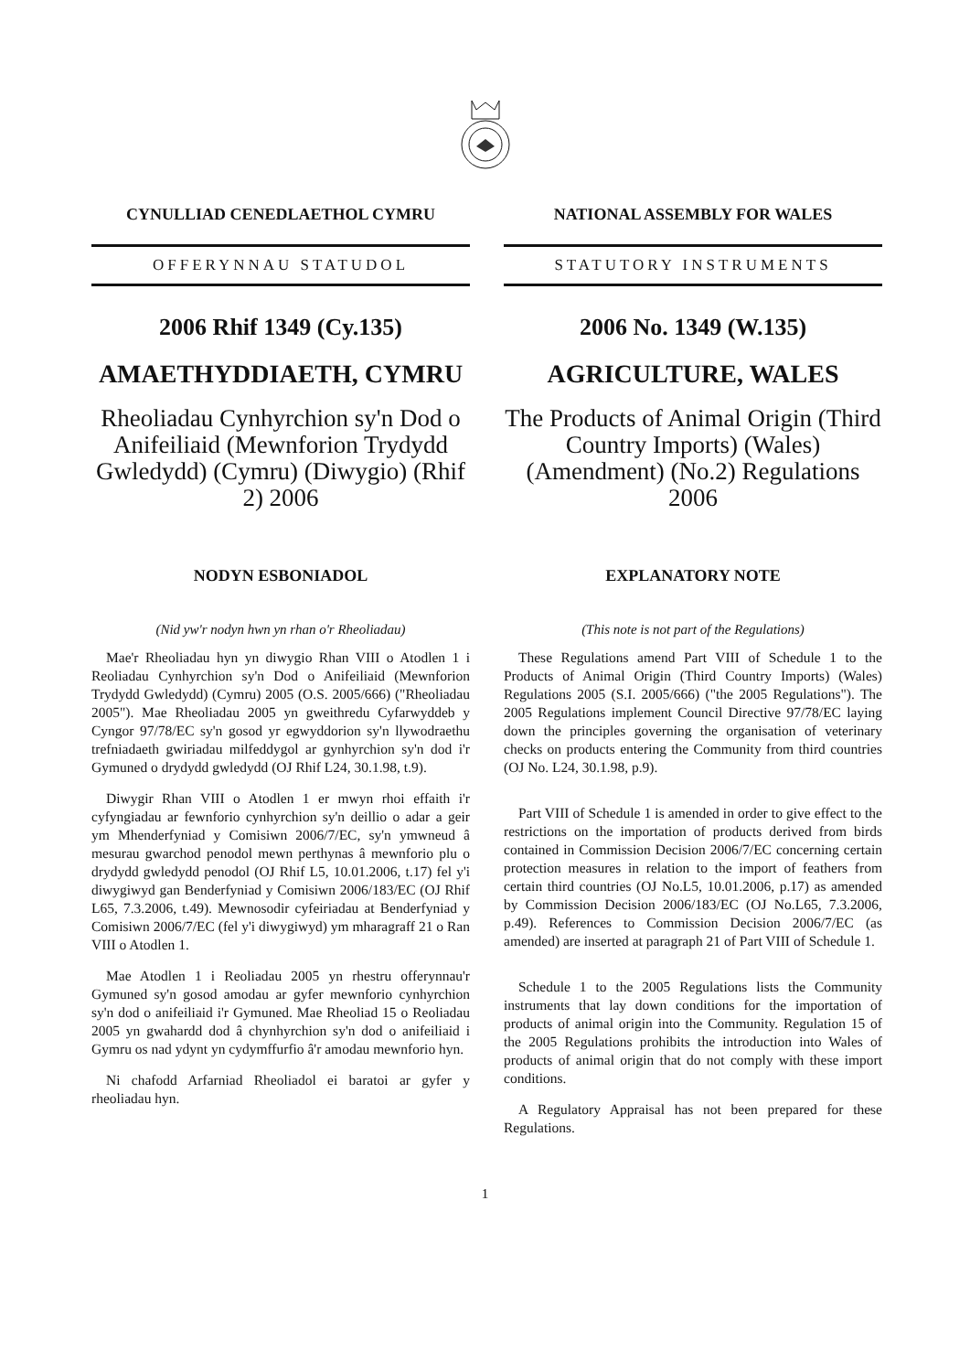CYNULLIAD CENEDLAETHOL CYMRU
OFFERYNNAU STATUDOL
2006 Rhif 1349 (Cy.135)
AMAETHYDDIAETH, CYMRU
Rheoliadau Cynhyrchion sy'n Dod o Anifeiliaid (Mewnforion Trydydd Gwledydd) (Cymru) (Diwygio) (Rhif 2) 2006
NODYN ESBONIADOL
(Nid yw'r nodyn hwn yn rhan o'r Rheoliadau)
Mae'r Rheoliadau hyn yn diwygio Rhan VIII o Atodlen 1 i Reoliadau Cynhyrchion sy'n Dod o Anifeiliaid (Mewnforion Trydydd Gwledydd) (Cymru) 2005 (O.S. 2005/666) ("Rheoliadau 2005"). Mae Rheoliadau 2005 yn gweithredu Cyfarwyddeb y Cyngor 97/78/EC sy'n gosod yr egwyddorion sy'n llywodraethu trefniadaeth gwiriadau milfeddygol ar gynhyrchion sy'n dod i'r Gymuned o drydydd gwledydd (OJ Rhif L24, 30.1.98, t.9).
Diwygir Rhan VIII o Atodlen 1 er mwyn rhoi effaith i'r cyfyngiadau ar fewnforio cynhyrchion sy'n deillio o adar a geir ym Mhenderfyniad y Comisiwn 2006/7/EC, sy'n ymwneud â mesurau gwarchod penodol mewn perthynas â mewnforio plu o drydydd gwledydd penodol (OJ Rhif L5, 10.01.2006, t.17) fel y'i diwygiwyd gan Benderfyniad y Comisiwn 2006/183/EC (OJ Rhif L65, 7.3.2006, t.49). Mewnosodir cyfeiriadau at Benderfyniad y Comisiwn 2006/7/EC (fel y'i diwygiwyd) ym mharagraff 21 o Ran VIII o Atodlen 1.
Mae Atodlen 1 i Reoliadau 2005 yn rhestru offerynnau'r Gymuned sy'n gosod amodau ar gyfer mewnforio cynhyrchion sy'n dod o anifeiliaid i'r Gymuned. Mae Rheoliad 15 o Reoliadau 2005 yn gwahardd dod â chynhyrchion sy'n dod o anifeiliaid i Gymru os nad ydynt yn cydymffurfio â'r amodau mewnforio hyn.
Ni chafodd Arfarniad Rheoliadol ei baratoi ar gyfer y rheoliadau hyn.
NATIONAL ASSEMBLY FOR WALES
STATUTORY INSTRUMENTS
2006 No. 1349 (W.135)
AGRICULTURE, WALES
The Products of Animal Origin (Third Country Imports) (Wales) (Amendment) (No.2) Regulations 2006
EXPLANATORY NOTE
(This note is not part of the Regulations)
These Regulations amend Part VIII of Schedule 1 to the Products of Animal Origin (Third Country Imports) (Wales) Regulations 2005 (S.I. 2005/666) ("the 2005 Regulations"). The 2005 Regulations implement Council Directive 97/78/EC laying down the principles governing the organisation of veterinary checks on products entering the Community from third countries (OJ No. L24, 30.1.98, p.9).
Part VIII of Schedule 1 is amended in order to give effect to the restrictions on the importation of products derived from birds contained in Commission Decision 2006/7/EC concerning certain protection measures in relation to the import of feathers from certain third countries (OJ No.L5, 10.01.2006, p.17) as amended by Commission Decision 2006/183/EC (OJ No.L65, 7.3.2006, p.49). References to Commission Decision 2006/7/EC (as amended) are inserted at paragraph 21 of Part VIII of Schedule 1.
Schedule 1 to the 2005 Regulations lists the Community instruments that lay down conditions for the importation of products of animal origin into the Community. Regulation 15 of the 2005 Regulations prohibits the introduction into Wales of products of animal origin that do not comply with these import conditions.
A Regulatory Appraisal has not been prepared for these Regulations.
1